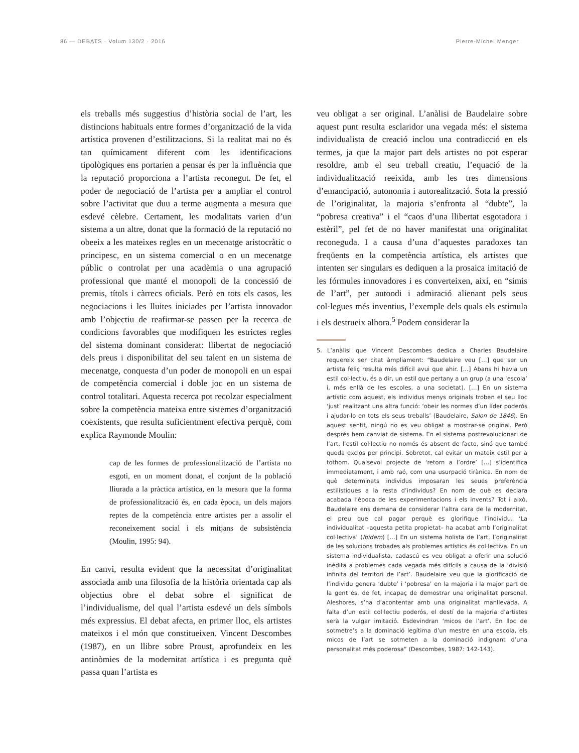86 — DEBATS · Volum 130/2 · 2016 Pierre-Michel Menger
els treballs més suggestius d’història social de l’art, les distincions habituals entre formes d’organització de la vida artística provenen d’estilitzacions. Si la realitat mai no és tan químicament diferent com les identificacions tipològiques ens portarien a pensar és per la influència que la reputació proporciona a l’artista reconegut. De fet, el poder de negociació de l’artista per a ampliar el control sobre l’activitat que duu a terme augmenta a mesura que esdevé cèlebre. Certament, les modalitats varien d’un sistema a un altre, donat que la formació de la reputació no obeeix a les mateixes regles en un mecenatge aristocràtic o principesc, en un sistema comercial o en un mecenatge públic o controlat per una acadèmia o una agrupació professional que manté el monopoli de la concessió de premis, títols i càrrecs oficials. Però en tots els casos, les negociacions i les lluites iniciades per l’artista innovador amb l’objectiu de reafirmar-se passen per la recerca de condicions favorables que modifiquen les estrictes regles del sistema dominant considerat: llibertat de negociació dels preus i disponibilitat del seu talent en un sistema de mecenatge, conquesta d’un poder de monopoli en un espai de competència comercial i doble joc en un sistema de control totalitari. Aquesta recerca pot recolzar especialment sobre la competència mateixa entre sistemes d’organització coexistents, que resulta suficientment efectiva perquè, com explica Raymonde Moulin:
cap de les formes de professionalització de l’artista no esgoti, en un moment donat, el conjunt de la població lliurada a la pràctica artística, en la mesura que la forma de professionalització és, en cada època, un dels majors reptes de la competència entre artistes per a assolir el reconeixement social i els mitjans de subsistència (Moulin, 1995: 94).
En canvi, resulta evident que la necessitat d’originalitat associada amb una filosofia de la història orientada cap als objectius obre el debat sobre el significat de l’individualisme, del qual l’artista esdevé un dels símbols més expressius. El debat afecta, en primer lloc, els artistes mateixos i el món que constitueixen. Vincent Descombes (1987), en un llibre sobre Proust, aprofundeix en les antinòmies de la modernitat artística i es pregunta què passa quan l’artista es
veu obligat a ser original. L’anàlisi de Baudelaire sobre aquest punt resulta esclaridor una vegada més: el sistema individualista de creació inclou una contradicció en els termes, ja que la major part dels artistes no pot esperar resoldre, amb el seu treball creatiu, l’equació de la individualització reeixida, amb les tres dimensions d’emancipació, autonomia i autorealització. Sota la pressió de l’originalitat, la majoria s’enfronta al “dubte”, la “pobresa creativa” i el “caos d’una llibertat esgotadora i estèril”, pel fet de no haver manifestat una originalitat reconeguda. I a causa d’una d’aquestes paradoxes tan freqüents en la competència artística, els artistes que intenten ser singulars es dediquen a la prosaica imitació de les fórmules innovadores i es converteixen, així, en “simis de l’art”, per autoodi i admiració alienant pels seus col·legues més inventius, l’exemple dels quals els estimula i els destrueix alhora.<sup>5</sup> Podem considerar la
5. L’anàlisi que Vincent Descombes dedica a Charles Baudelaire requereix ser citat àmpliament: “Baudelaire veu […] que ser un artista feliç resulta més difícil avui que ahir. […] Abans hi havia un estil col·lectiu, és a dir, un estil que pertany a un grup (a una ‘escola’ i, més enllà de les escoles, a una societat). […] En un sistema artístic com aquest, els individus menys originals troben el seu lloc ‘just’ realitzant una altra funció: ‘obeir les normes d’un líder poderós i ajudar-lo en tots els seus treballs’ (Baudelaire, Salon de 1846). En aquest sentit, ningú no es veu obligat a mostrar-se original. Però després hem canviat de sistema. En el sistema postrevolucionari de l’art, l’estil col·lectiu no només és absent de facto, sinó que també queda exclòs per principi. Sobretot, cal evitar un mateix estil per a tothom. Qualsevol projecte de ‘retorn a l’ordre’ […] s’identifica immediatament, i amb raó, com una usurpació tirànica. En nom de què determinats individus imposaran les seues preferència estilístiques a la resta d’individus? En nom de què es declara acabada l’època de les experimentacions i els invents? Tot i això, Baudelaire ens demana de considerar l’altra cara de la modernitat, el preu que cal pagar perquè es glorifique l’individu. ‘La individualitat –aquesta petita propietat– ha acabat amb l’originalitat col·lectiva’ (Ibidem) […] En un sistema holista de l’art, l’originalitat de les solucions trobades als problemes artístics és col·lectiva. En un sistema individualista, cadascú es veu obligat a oferir una solució inèdita a problemes cada vegada més difícils a causa de la ‘divisió infinita del territori de l’art’. Baudelaire veu que la glorificació de l’individu genera ‘dubte’ i ‘pobresa’ en la majoria i la major part de la gent és, de fet, incapaç de demostrar una originalitat personal. Aleshores, s’ha d’acontentar amb una originalitat manllevada. A falta d’un estil col·lectiu poderós, el destí de la majoria d’artistes serà la vulgar imitació. Esdevindran ‘micos de l’art’. En lloc de sotmetre’s a la dominació legítima d’un mestre en una escola, els micos de l’art se sotmeten a la dominació indignant d’una personalitat més poderosa” (Descombes, 1987: 142-143).